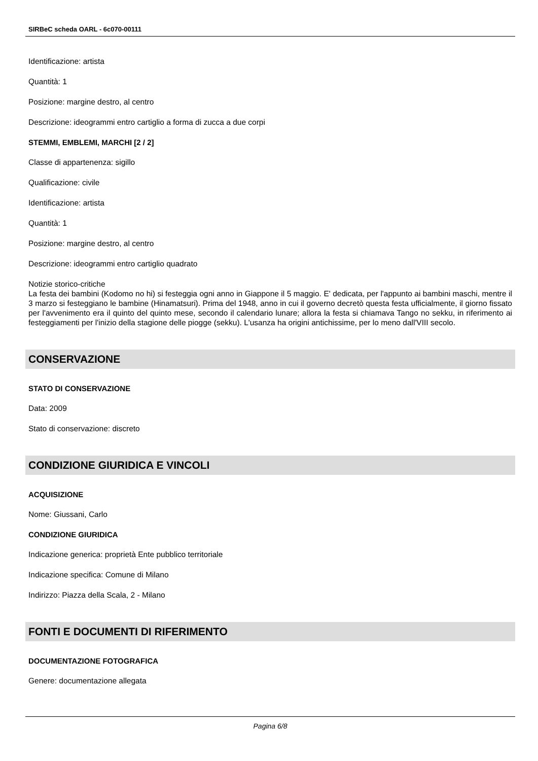SIRBeC scheda OARL - 6c070-00111
Identificazione: artista
Quantità: 1
Posizione: margine destro, al centro
Descrizione: ideogrammi entro cartiglio a forma di zucca a due corpi
STEMMI, EMBLEMI, MARCHI [2 / 2]
Classe di appartenenza: sigillo
Qualificazione: civile
Identificazione: artista
Quantità: 1
Posizione: margine destro, al centro
Descrizione: ideogrammi entro cartiglio quadrato
Notizie storico-critiche
La festa dei bambini (Kodomo no hi) si festeggia ogni anno in Giappone il 5 maggio. E' dedicata, per l'appunto ai bambini maschi, mentre il 3 marzo si festeggiano le bambine (Hinamatsuri). Prima del 1948, anno in cui il governo decretò questa festa ufficialmente, il giorno fissato per l'avvenimento era il quinto del quinto mese, secondo il calendario lunare; allora la festa si chiamava Tango no sekku, in riferimento ai festeggiamenti per l'inizio della stagione delle piogge (sekku). L'usanza ha origini antichissime, per lo meno dall'VIII secolo.
CONSERVAZIONE
STATO DI CONSERVAZIONE
Data: 2009
Stato di conservazione: discreto
CONDIZIONE GIURIDICA E VINCOLI
ACQUISIZIONE
Nome: Giussani, Carlo
CONDIZIONE GIURIDICA
Indicazione generica: proprietà Ente pubblico territoriale
Indicazione specifica: Comune di Milano
Indirizzo: Piazza della Scala, 2 - Milano
FONTI E DOCUMENTI DI RIFERIMENTO
DOCUMENTAZIONE FOTOGRAFICA
Genere: documentazione allegata
Pagina 6/8